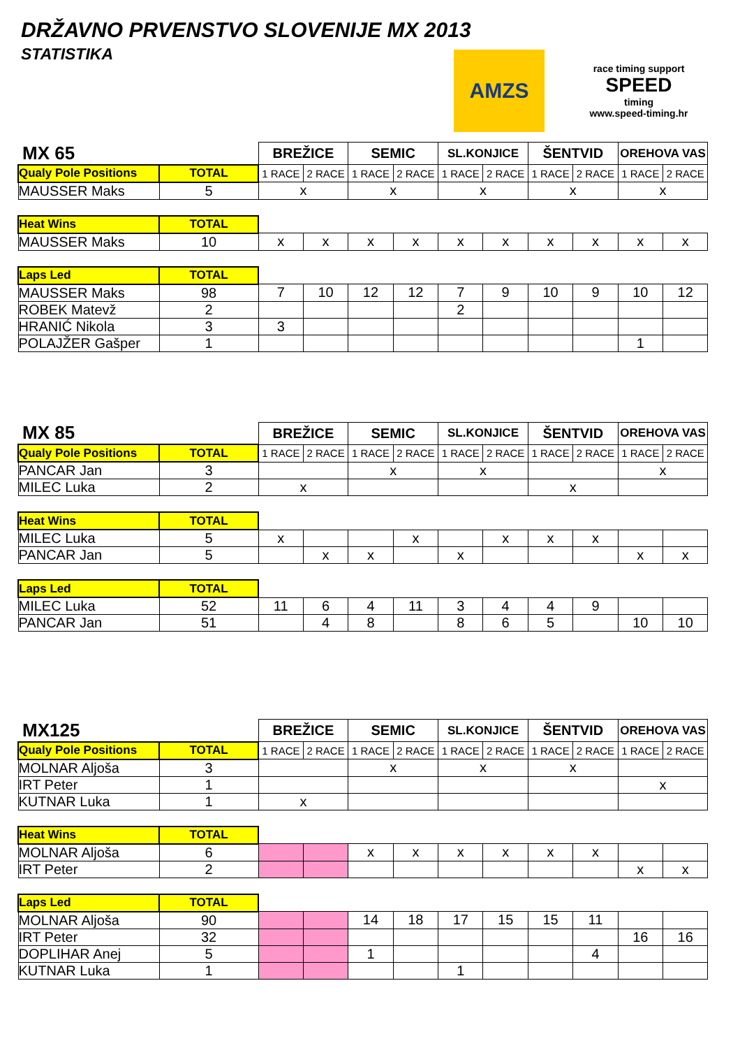DRŽAVNO PRVENSTVO SLOVENIJE MX 2013
STATISTIKA
AMZS
race timing support
SPEED
timing
www.speed-timing.hr
| MX 65 | | BREŽICE | | SEMIC | | SL.KONJICE | | ŠENTVID | | OREHOVA VAS | |
| Qualy Pole Positions | TOTAL | 1 RACE | 2 RACE | 1 RACE | 2 RACE | 1 RACE | 2 RACE | 1 RACE | 2 RACE | 1 RACE | 2 RACE |
| MAUSSER Maks | 5 | x | | x | | x | | x | | x | |
| Heat Wins | TOTAL | | | | | | | | | | |
| MAUSSER Maks | 10 | x | x | x | x | x | x | x | x | x | x |
| Laps Led | TOTAL | | | | | | | | | | |
| MAUSSER Maks | 98 | 7 | 10 | 12 | 12 | 7 | 9 | 10 | 9 | 10 | 12 |
| ROBEK Matevž | 2 | | | | | 2 | | | | | |
| HRANIĆ Nikola | 3 | 3 | | | | | | | | | |
| POLAJŽER Gašper | 1 | | | | | | | | | 1 | |
| MX 85 | | BREŽICE | | SEMIC | | SL.KONJICE | | ŠENTVID | | OREHOVA VAS | |
| Qualy Pole Positions | TOTAL | 1 RACE | 2 RACE | 1 RACE | 2 RACE | 1 RACE | 2 RACE | 1 RACE | 2 RACE | 1 RACE | 2 RACE |
| PANCAR Jan | 3 | | | x | | x | | | | x | |
| MILEC Luka | 2 | x | | | | | | x | | | |
| Heat Wins | TOTAL | | | | | | | | | | |
| MILEC Luka | 5 | x | | | x | | x | x | x | | |
| PANCAR Jan | 5 | | x | x | | x | | | | x | x |
| Laps Led | TOTAL | | | | | | | | | | |
| MILEC Luka | 52 | 11 | 6 | 4 | 11 | 3 | 4 | 4 | 9 | | |
| PANCAR Jan | 51 | | 4 | 8 | | 8 | 6 | 5 | | 10 | 10 |
| MX125 | | BREŽICE | | SEMIC | | SL.KONJICE | | ŠENTVID | | OREHOVA VAS | |
| Qualy Pole Positions | TOTAL | 1 RACE | 2 RACE | 1 RACE | 2 RACE | 1 RACE | 2 RACE | 1 RACE | 2 RACE | 1 RACE | 2 RACE |
| MOLNAR Aljoša | 3 | | | x | | x | | x | | | |
| IRT Peter | 1 | | | | | | | | | x | |
| KUTNAR Luka | 1 | x | | | | | | | | | |
| Heat Wins | TOTAL | | | | | | | | | | |
| MOLNAR Aljoša | 6 | | | x | x | x | x | x | x | | |
| IRT Peter | 2 | | | | | | | | | x | x |
| Laps Led | TOTAL | | | | | | | | | | |
| MOLNAR Aljoša | 90 | | | 14 | 18 | 17 | 15 | 15 | 11 | | |
| IRT Peter | 32 | | | | | | | | | 16 | 16 |
| DOPLIHAR Anej | 5 | | | 1 | | | | | 4 | | |
| KUTNAR Luka | 1 | | | | | 1 | | | | | |